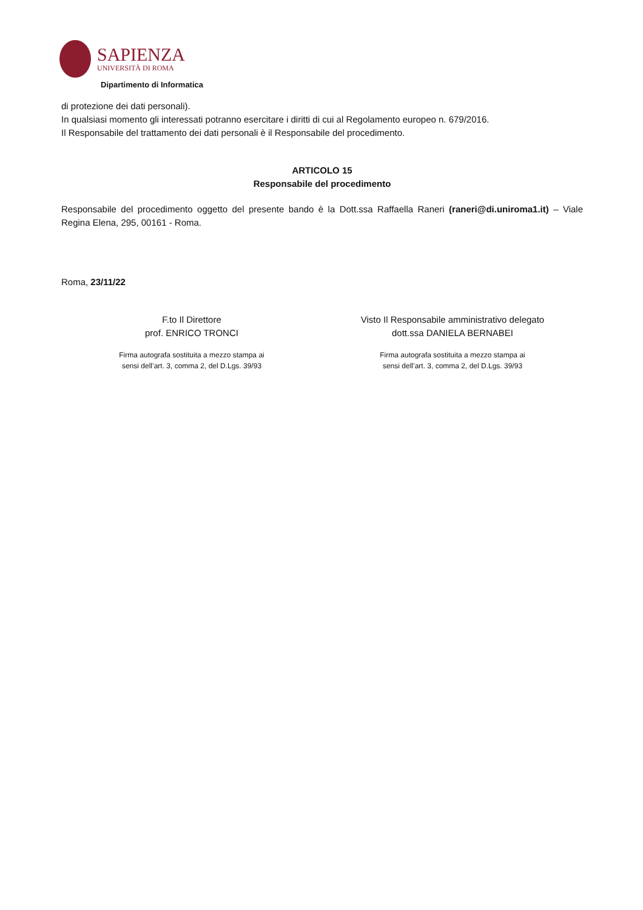SAPIENZA
UNIVERSITÀ DI ROMA
Dipartimento di Informatica
di protezione dei dati personali).
In qualsiasi momento gli interessati potranno esercitare i diritti di cui al Regolamento europeo n. 679/2016.
Il Responsabile del trattamento dei dati personali è il Responsabile del procedimento.
ARTICOLO 15
Responsabile del procedimento
Responsabile del procedimento oggetto del presente bando è la Dott.ssa Raffaella Raneri (raneri@di.uniroma1.it) – Viale Regina Elena, 295, 00161 - Roma.
Roma, 23/11/22
F.to Il Direttore
prof. ENRICO TRONCI
Firma autografa sostituita a mezzo stampa ai
sensi dell’art. 3, comma 2, del D.Lgs. 39/93
Visto Il Responsabile amministrativo delegato
dott.ssa DANIELA BERNABEI
Firma autografa sostituita a mezzo stampa ai
sensi dell’art. 3, comma 2, del D.Lgs. 39/93